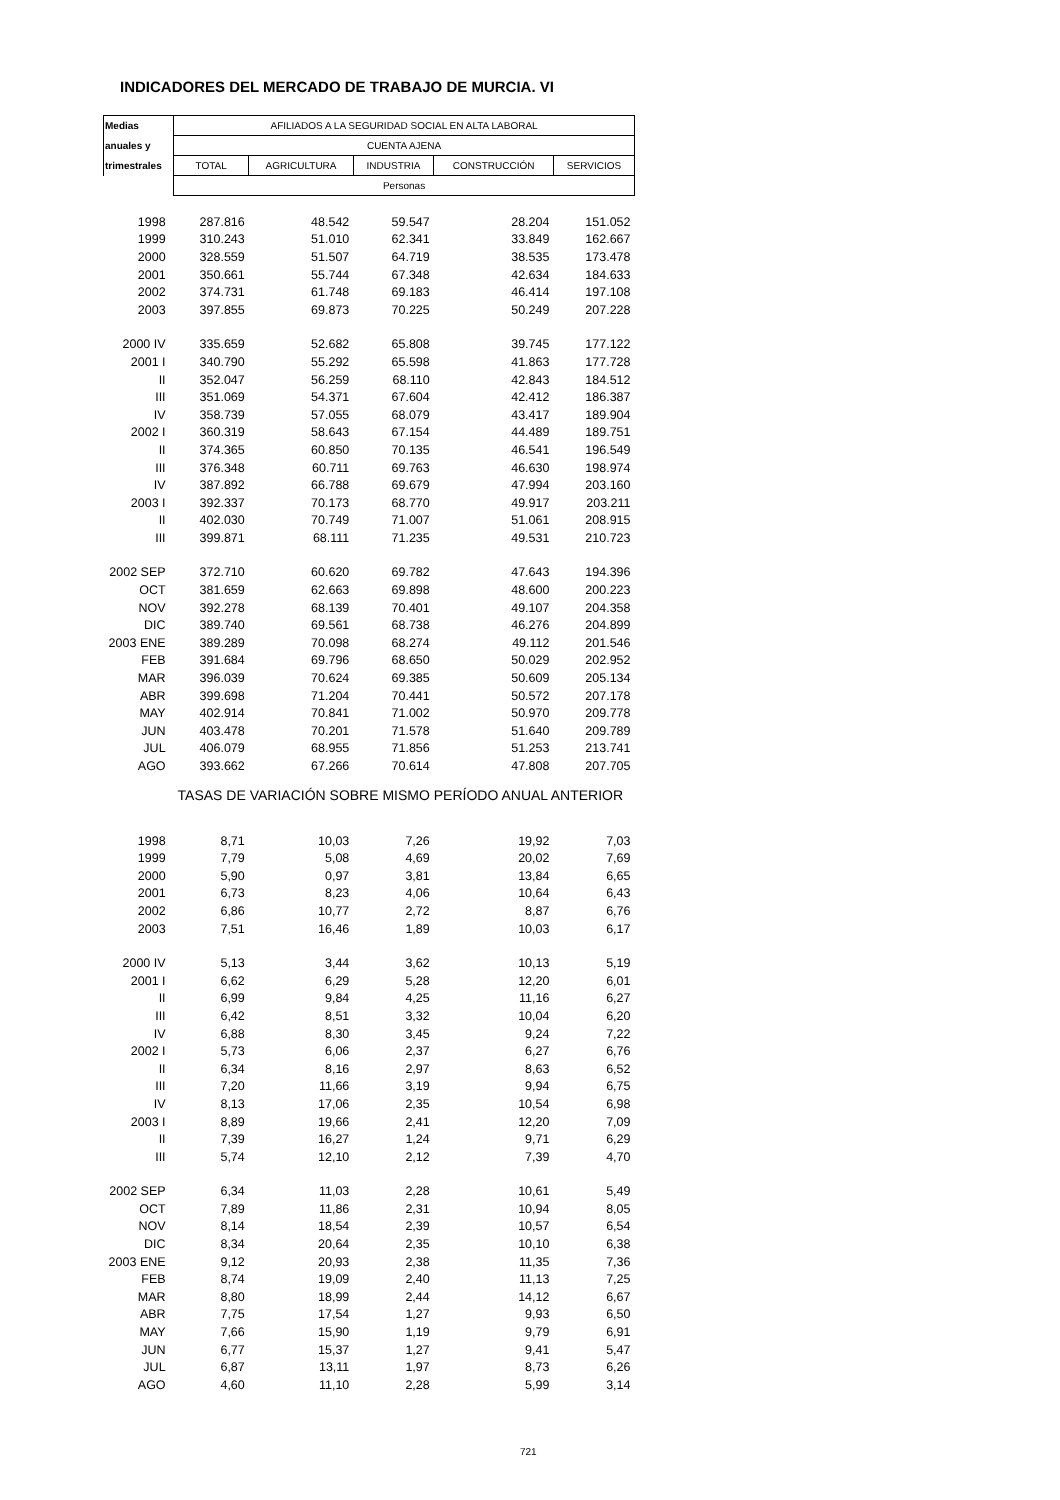INDICADORES DEL MERCADO DE TRABAJO DE MURCIA. VI
| Medias | AFILIADOS A LA SEGURIDAD SOCIAL EN ALTA LABORAL | | | | |
| --- | --- | --- | --- | --- | --- |
| anuales y | CUENTA AJENA | | | | |
| trimestrales | TOTAL | AGRICULTURA | INDUSTRIA | CONSTRUCCIÓN | SERVICIOS |
| | Personas | | | | |
| 1998 | 287.816 | 48.542 | 59.547 | 28.204 | 151.052 |
| 1999 | 310.243 | 51.010 | 62.341 | 33.849 | 162.667 |
| 2000 | 328.559 | 51.507 | 64.719 | 38.535 | 173.478 |
| 2001 | 350.661 | 55.744 | 67.348 | 42.634 | 184.633 |
| 2002 | 374.731 | 61.748 | 69.183 | 46.414 | 197.108 |
| 2003 | 397.855 | 69.873 | 70.225 | 50.249 | 207.228 |
| 2000 IV | 335.659 | 52.682 | 65.808 | 39.745 | 177.122 |
| 2001 I | 340.790 | 55.292 | 65.598 | 41.863 | 177.728 |
| II | 352.047 | 56.259 | 68.110 | 42.843 | 184.512 |
| III | 351.069 | 54.371 | 67.604 | 42.412 | 186.387 |
| IV | 358.739 | 57.055 | 68.079 | 43.417 | 189.904 |
| 2002 I | 360.319 | 58.643 | 67.154 | 44.489 | 189.751 |
| II | 374.365 | 60.850 | 70.135 | 46.541 | 196.549 |
| III | 376.348 | 60.711 | 69.763 | 46.630 | 198.974 |
| IV | 387.892 | 66.788 | 69.679 | 47.994 | 203.160 |
| 2003 I | 392.337 | 70.173 | 68.770 | 49.917 | 203.211 |
| II | 402.030 | 70.749 | 71.007 | 51.061 | 208.915 |
| III | 399.871 | 68.111 | 71.235 | 49.531 | 210.723 |
| 2002 SEP | 372.710 | 60.620 | 69.782 | 47.643 | 194.396 |
| OCT | 381.659 | 62.663 | 69.898 | 48.600 | 200.223 |
| NOV | 392.278 | 68.139 | 70.401 | 49.107 | 204.358 |
| DIC | 389.740 | 69.561 | 68.738 | 46.276 | 204.899 |
| 2003 ENE | 389.289 | 70.098 | 68.274 | 49.112 | 201.546 |
| FEB | 391.684 | 69.796 | 68.650 | 50.029 | 202.952 |
| MAR | 396.039 | 70.624 | 69.385 | 50.609 | 205.134 |
| ABR | 399.698 | 71.204 | 70.441 | 50.572 | 207.178 |
| MAY | 402.914 | 70.841 | 71.002 | 50.970 | 209.778 |
| JUN | 403.478 | 70.201 | 71.578 | 51.640 | 209.789 |
| JUL | 406.079 | 68.955 | 71.856 | 51.253 | 213.741 |
| AGO | 393.662 | 67.266 | 70.614 | 47.808 | 207.705 |
| | TASAS DE VARIACIÓN SOBRE MISMO PERÍODO ANUAL ANTERIOR | | | | |
| 1998 | 8,71 | 10,03 | 7,26 | 19,92 | 7,03 |
| 1999 | 7,79 | 5,08 | 4,69 | 20,02 | 7,69 |
| 2000 | 5,90 | 0,97 | 3,81 | 13,84 | 6,65 |
| 2001 | 6,73 | 8,23 | 4,06 | 10,64 | 6,43 |
| 2002 | 6,86 | 10,77 | 2,72 | 8,87 | 6,76 |
| 2003 | 7,51 | 16,46 | 1,89 | 10,03 | 6,17 |
| 2000 IV | 5,13 | 3,44 | 3,62 | 10,13 | 5,19 |
| 2001 I | 6,62 | 6,29 | 5,28 | 12,20 | 6,01 |
| II | 6,99 | 9,84 | 4,25 | 11,16 | 6,27 |
| III | 6,42 | 8,51 | 3,32 | 10,04 | 6,20 |
| IV | 6,88 | 8,30 | 3,45 | 9,24 | 7,22 |
| 2002 I | 5,73 | 6,06 | 2,37 | 6,27 | 6,76 |
| II | 6,34 | 8,16 | 2,97 | 8,63 | 6,52 |
| III | 7,20 | 11,66 | 3,19 | 9,94 | 6,75 |
| IV | 8,13 | 17,06 | 2,35 | 10,54 | 6,98 |
| 2003 I | 8,89 | 19,66 | 2,41 | 12,20 | 7,09 |
| II | 7,39 | 16,27 | 1,24 | 9,71 | 6,29 |
| III | 5,74 | 12,10 | 2,12 | 7,39 | 4,70 |
| 2002 SEP | 6,34 | 11,03 | 2,28 | 10,61 | 5,49 |
| OCT | 7,89 | 11,86 | 2,31 | 10,94 | 8,05 |
| NOV | 8,14 | 18,54 | 2,39 | 10,57 | 6,54 |
| DIC | 8,34 | 20,64 | 2,35 | 10,10 | 6,38 |
| 2003 ENE | 9,12 | 20,93 | 2,38 | 11,35 | 7,36 |
| FEB | 8,74 | 19,09 | 2,40 | 11,13 | 7,25 |
| MAR | 8,80 | 18,99 | 2,44 | 14,12 | 6,67 |
| ABR | 7,75 | 17,54 | 1,27 | 9,93 | 6,50 |
| MAY | 7,66 | 15,90 | 1,19 | 9,79 | 6,91 |
| JUN | 6,77 | 15,37 | 1,27 | 9,41 | 5,47 |
| JUL | 6,87 | 13,11 | 1,97 | 8,73 | 6,26 |
| AGO | 4,60 | 11,10 | 2,28 | 5,99 | 3,14 |
721